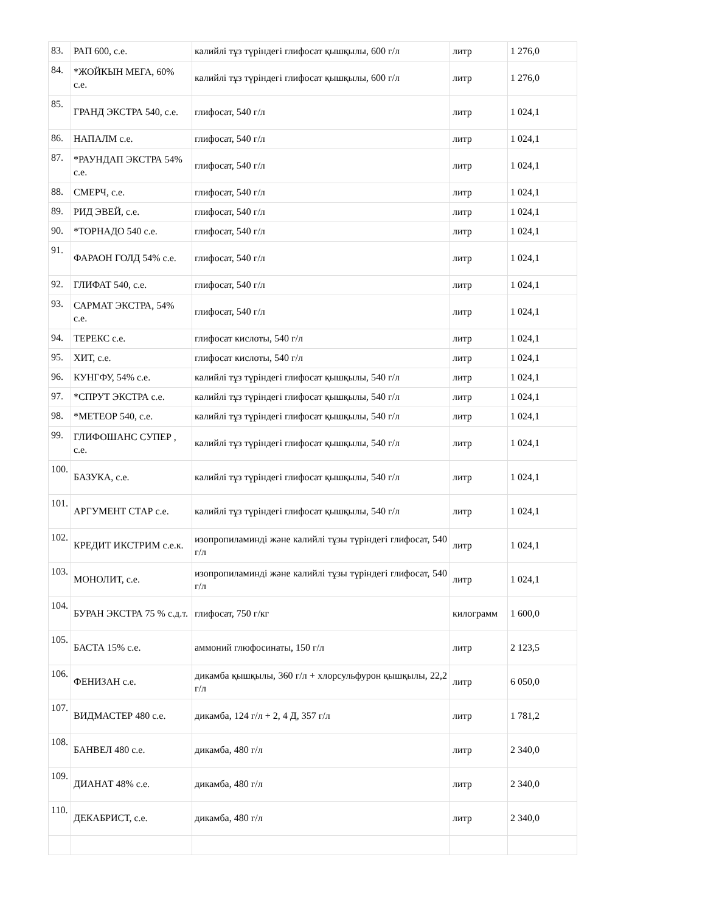| 83. | РАП 600, с.е. | калийлі тұз түріндегі глифосат қышқылы, 600 г/л | литр | 1 276,0 |
| 84. | *ЖОЙКЫН МЕГА, 60% с.е. | калийлі тұз түріндегі глифосат қышқылы, 600 г/л | литр | 1 276,0 |
| 85. | ГРАНД ЭКСТРА 540, с.е. | глифосат, 540 г/л | литр | 1 024,1 |
| 86. | НАПАЛМ с.е. | глифосат, 540 г/л | литр | 1 024,1 |
| 87. | *РАУНДАП ЭКСТРА 54% с.е. | глифосат, 540 г/л | литр | 1 024,1 |
| 88. | СМЕРЧ, с.е. | глифосат, 540 г/л | литр | 1 024,1 |
| 89. | РИД ЭВЕЙ, с.е. | глифосат, 540 г/л | литр | 1 024,1 |
| 90. | *ТОРНАДО 540 с.е. | глифосат, 540 г/л | литр | 1 024,1 |
| 91. | ФАРАОН ГОЛД 54% с.е. | глифосат, 540 г/л | литр | 1 024,1 |
| 92. | ГЛИФАТ 540, с.е. | глифосат, 540 г/л | литр | 1 024,1 |
| 93. | САРМАТ ЭКСТРА, 54% с.е. | глифосат, 540 г/л | литр | 1 024,1 |
| 94. | ТЕРЕКС с.е. | глифосат кислоты, 540 г/л | литр | 1 024,1 |
| 95. | ХИТ, с.е. | глифосат кислоты, 540 г/л | литр | 1 024,1 |
| 96. | КУНГФУ, 54% с.е. | калийлі тұз түріндегі глифосат қышқылы, 540 г/л | литр | 1 024,1 |
| 97. | *СПРУТ ЭКСТРА с.е. | калийлі тұз түріндегі глифосат қышқылы, 540 г/л | литр | 1 024,1 |
| 98. | *МЕТЕОР 540, с.е. | калийлі тұз түріндегі глифосат қышқылы, 540 г/л | литр | 1 024,1 |
| 99. | ГЛИФОШАНС СУПЕР , с.е. | калийлі тұз түріндегі глифосат қышқылы, 540 г/л | литр | 1 024,1 |
| 100. | БАЗУКА, с.е. | калийлі тұз түріндегі глифосат қышқылы, 540 г/л | литр | 1 024,1 |
| 101. | АРГУМЕНТ СТАР с.е. | калийлі тұз түріндегі глифосат қышқылы, 540 г/л | литр | 1 024,1 |
| 102. | КРЕДИТ ИКСТРИМ с.е.к. | изопропиламинді және калийлі тұзы түріндегі глифосат, 540 г/л | литр | 1 024,1 |
| 103. | МОНОЛИТ, с.е. | изопропиламинді және калийлі тұзы түріндегі глифосат, 540 г/л | литр | 1 024,1 |
| 104. | БУРАН ЭКСТРА 75 % с.д.т. | глифосат, 750 г/кг | килограмм | 1 600,0 |
| 105. | БАСТА 15% с.е. | аммоний глюфосинаты, 150 г/л | литр | 2 123,5 |
| 106. | ФЕНИЗАН с.е. | дикамба қышқылы, 360 г/л + хлорсульфурон қышқылы, 22,2 г/л | литр | 6 050,0 |
| 107. | ВИДМАСТЕР 480 с.е. | дикамба, 124 г/л + 2, 4 Д, 357 г/л | литр | 1 781,2 |
| 108. | БАНВЕЛ 480 с.е. | дикамба, 480 г/л | литр | 2 340,0 |
| 109. | ДИАНАТ 48% с.е. | дикамба, 480 г/л | литр | 2 340,0 |
| 110. | ДЕКАБРИСТ, с.е. | дикамба, 480 г/л | литр | 2 340,0 |